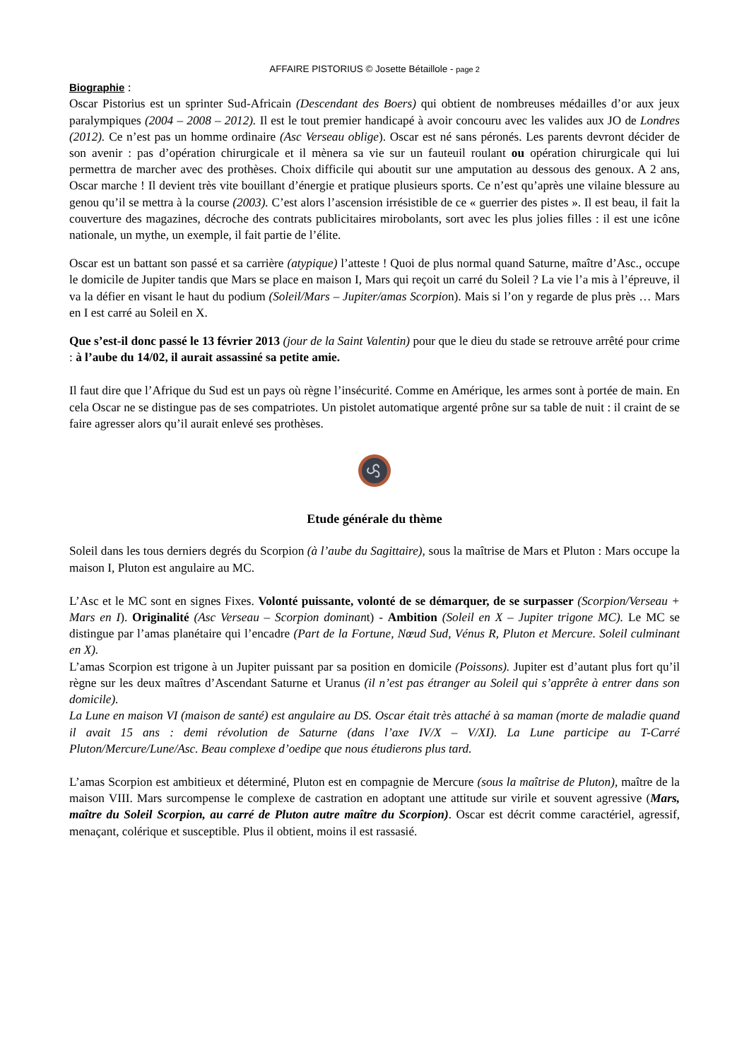AFFAIRE PISTORIUS © Josette Bétaillole - page 2
Biographie :
Oscar Pistorius est un sprinter Sud-Africain (Descendant des Boers) qui obtient de nombreuses médailles d’or aux jeux paralympiques (2004 – 2008 – 2012). Il est le tout premier handicapé à avoir concouru avec les valides aux JO de Londres (2012). Ce n’est pas un homme ordinaire (Asc Verseau oblige). Oscar est né sans péronés. Les parents devront décider de son avenir : pas d’opération chirurgicale et il mènera sa vie sur un fauteuil roulant ou opération chirurgicale qui lui permettra de marcher avec des prothèses. Choix difficile qui aboutit sur une amputation au dessous des genoux. A 2 ans, Oscar marche ! Il devient très vite bouillant d’énergie et pratique plusieurs sports. Ce n’est qu’après une vilaine blessure au genou qu’il se mettra à la course (2003). C’est alors l’ascension irrésistible de ce « guerrier des pistes ». Il est beau, il fait la couverture des magazines, décroche des contrats publicitaires mirobolants, sort avec les plus jolies filles : il est une icône nationale, un mythe, un exemple, il fait partie de l’élite.
Oscar est un battant son passé et sa carrière (atypique) l’atteste ! Quoi de plus normal quand Saturne, maître d’Asc., occupe le domicile de Jupiter tandis que Mars se place en maison I, Mars qui reçoit un carré du Soleil ? La vie l’a mis à l’épreuve, il va la défier en visant le haut du podium (Soleil/Mars – Jupiter/amas Scorpion). Mais si l’on y regarde de plus près … Mars en I est carré au Soleil en X.
Que s’est-il donc passé le 13 février 2013 (jour de la Saint Valentin) pour que le dieu du stade se retrouve arrêté pour crime : à l’aube du 14/02, il aurait assassiné sa petite amie.
Il faut dire que l’Afrique du Sud est un pays où règne l’insécurité. Comme en Amérique, les armes sont à portée de main. En cela Oscar ne se distingue pas de ses compatriotes. Un pistolet automatique argenté prône sur sa table de nuit : il craint de se faire agresser alors qu’il aurait enlevé ses prothèses.
Etude générale du thème
Soleil dans les tous derniers degrés du Scorpion (à l’aube du Sagittaire), sous la maîtrise de Mars et Pluton : Mars occupe la maison I, Pluton est angulaire au MC.
L’Asc et le MC sont en signes Fixes. Volonté puissante, volonté de se démarquer, de se surpasser (Scorpion/Verseau + Mars en I). Originalité (Asc Verseau – Scorpion dominant) - Ambition (Soleil en X – Jupiter trigone MC). Le MC se distingue par l’amas planétaire qui l’encadre (Part de la Fortune, Nœud Sud, Vénus R, Pluton et Mercure. Soleil culminant en X).
L’amas Scorpion est trigone à un Jupiter puissant par sa position en domicile (Poissons). Jupiter est d’autant plus fort qu’il règne sur les deux maîtres d’Ascendant Saturne et Uranus (il n’est pas étranger au Soleil qui s’apprête à entrer dans son domicile).
La Lune en maison VI (maison de santé) est angulaire au DS. Oscar était très attaché à sa maman (morte de maladie quand il avait 15 ans : demi révolution de Saturne (dans l’axe IV/X – V/XI). La Lune participe au T-Carré Pluton/Mercure/Lune/Asc. Beau complexe d’oedipe que nous étudierons plus tard.
L’amas Scorpion est ambitieux et déterminé, Pluton est en compagnie de Mercure (sous la maîtrise de Pluton), maître de la maison VIII. Mars surcompense le complexe de castration en adoptant une attitude sur virile et souvent agressive (Mars, maître du Soleil Scorpion, au carré de Pluton autre maître du Scorpion). Oscar est décrit comme caractériel, agressif, menaçant, colérique et susceptible. Plus il obtient, moins il est rassasié.